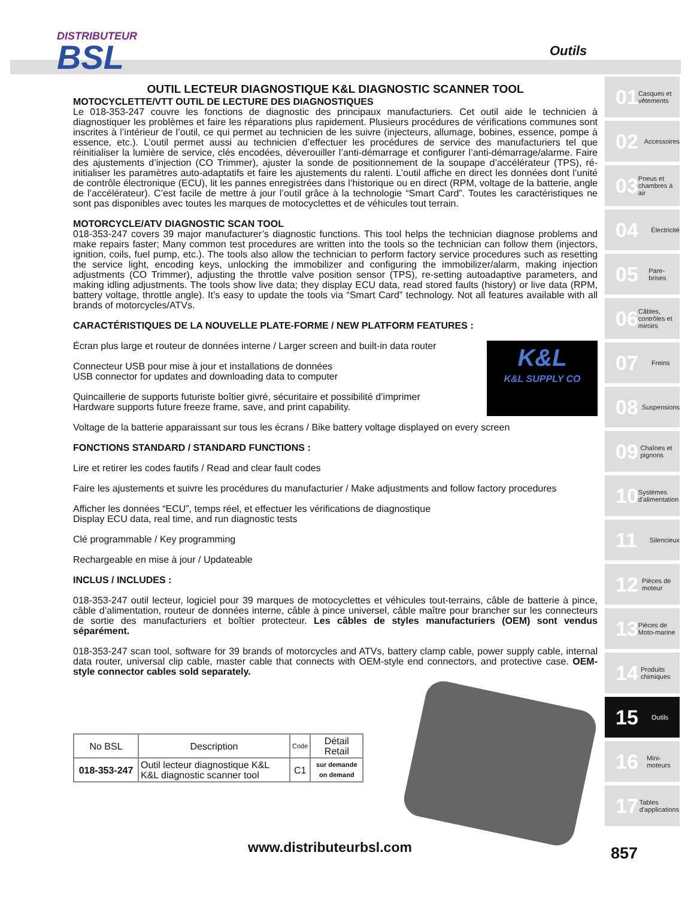DISTRIBUTEUR
BSL
Outils
OUTIL LECTEUR DIAGNOSTIQUE K&L DIAGNOSTIC SCANNER TOOL
MOTOCYCLETTE/VTT OUTIL DE LECTURE DES DIAGNOSTIQUES
Le 018-353-247 couvre les fonctions de diagnostic des principaux manufacturiers. Cet outil aide le technicien à diagnostiquer les problèmes et faire les réparations plus rapidement. Plusieurs procédures de vérifications communes sont inscrites à l’intérieur de l’outil, ce qui permet au technicien de les suivre (injecteurs, allumage, bobines, essence, pompe à essence, etc.). L’outil permet aussi au technicien d’effectuer les procédures de service des manufacturiers tel que réinitialiser la lumière de service, clés encodées, déverouiller l’anti-démarrage et configurer l’anti-démarrage/alarme. Faire des ajustements d’injection (CO Trimmer), ajuster la sonde de positionnement de la soupape d’accélérateur (TPS), ré-initialiser les paramètres auto-adaptatifs et faire les ajustements du ralenti. L’outil affiche en direct les données dont l’unité de contrôle électronique (ECU), lit les pannes enregistrées dans l’historique ou en direct (RPM, voltage de la batterie, angle de l’accélérateur). C’est facile de mettre à jour l’outil grâce à la technologie “Smart Card”. Toutes les caractéristiques ne sont pas disponibles avec toutes les marques de motocyclettes et de véhicules tout terrain.
MOTORCYCLE/ATV DIAGNOSTIC SCAN TOOL
018-353-247 covers 39 major manufacturer’s diagnostic functions. This tool helps the technician diagnose problems and make repairs faster; Many common test procedures are written into the tools so the technician can follow them (injectors, ignition, coils, fuel pump, etc.). The tools also allow the technician to perform factory service procedures such as resetting the service light, encoding keys, unlocking the immobilizer and configuring the immobilizer/alarm, making injection adjustments (CO Trimmer), adjusting the throttle valve position sensor (TPS), re-setting autoadaptive parameters, and making idling adjustments. The tools show live data; they display ECU data, read stored faults (history) or live data (RPM, battery voltage, throttle angle). It’s easy to update the tools via “Smart Card” technology. Not all features available with all brands of motorcycles/ATVs.
CARACTÉRISTIQUES DE LA NOUVELLE PLATE-FORME / NEW PLATFORM FEATURES :
K&L
K&L SUPPLY CO
Écran plus large et routeur de données interne / Larger screen and built-in data router
Connecteur USB pour mise à jour et installations de données
USB connector for updates and downloading data to computer
Quincaillerie de supports futuriste boîtier givré, sécuritaire et possibilité d’imprimer
Hardware supports future freeze frame, save, and print capability.
Voltage de la batterie apparaissant sur tous les écrans / Bike battery voltage displayed on every screen
FONCTIONS STANDARD / STANDARD FUNCTIONS :
Lire et retirer les codes fautifs / Read and clear fault codes
Faire les ajustements et suivre les procédures du manufacturier / Make adjustments and follow factory procedures
Afficher les données “ECU”, temps réel, et effectuer les vérifications de diagnostique
Display ECU data, real time, and run diagnostic tests
Clé programmable / Key programming
Rechargeable en mise à jour / Updateable
INCLUS / INCLUDES :
018-353-247 outil lecteur, logiciel pour 39 marques de motocyclettes et véhicules tout-terrains, câble de batterie à pince, câble d’alimentation, routeur de données interne, câble à pince universel, câble maître pour brancher sur les connecteurs de sortie des manufacturiers et boîtier protecteur. Les câbles de styles manufacturiers (OEM) sont vendus séparément.
018-353-247 scan tool, software for 39 brands of motorcycles and ATVs, battery clamp cable, power supply cable, internal data router, universal clip cable, master cable that connects with OEM-style end connectors, and protective case. OEM-style connector cables sold separately.
| No BSL | Description | Code | Détail Retail |
| --- | --- | --- | --- |
| 018-353-247 | Outil lecteur diagnostique K&L K&L diagnostic scanner tool | C1 | sur demande on demand |
01 Casques et vêtements
02 Accessoires
03 Pneus et chambres à air
04 Électricité
05 Pare-brises
06 Câbles, contrôles et miroirs
07 Freins
08 Suspensions
09 Chaînes et pignons
10 Systèmes d'alimentation
11 Silencieux
12 Pièces de moteur
13 Pièces de Moto-marine
14 Produits chimiques
15 Outils
16 Mini-moteurs
17 Tables d'applications
www.distributeurbsl.com 857